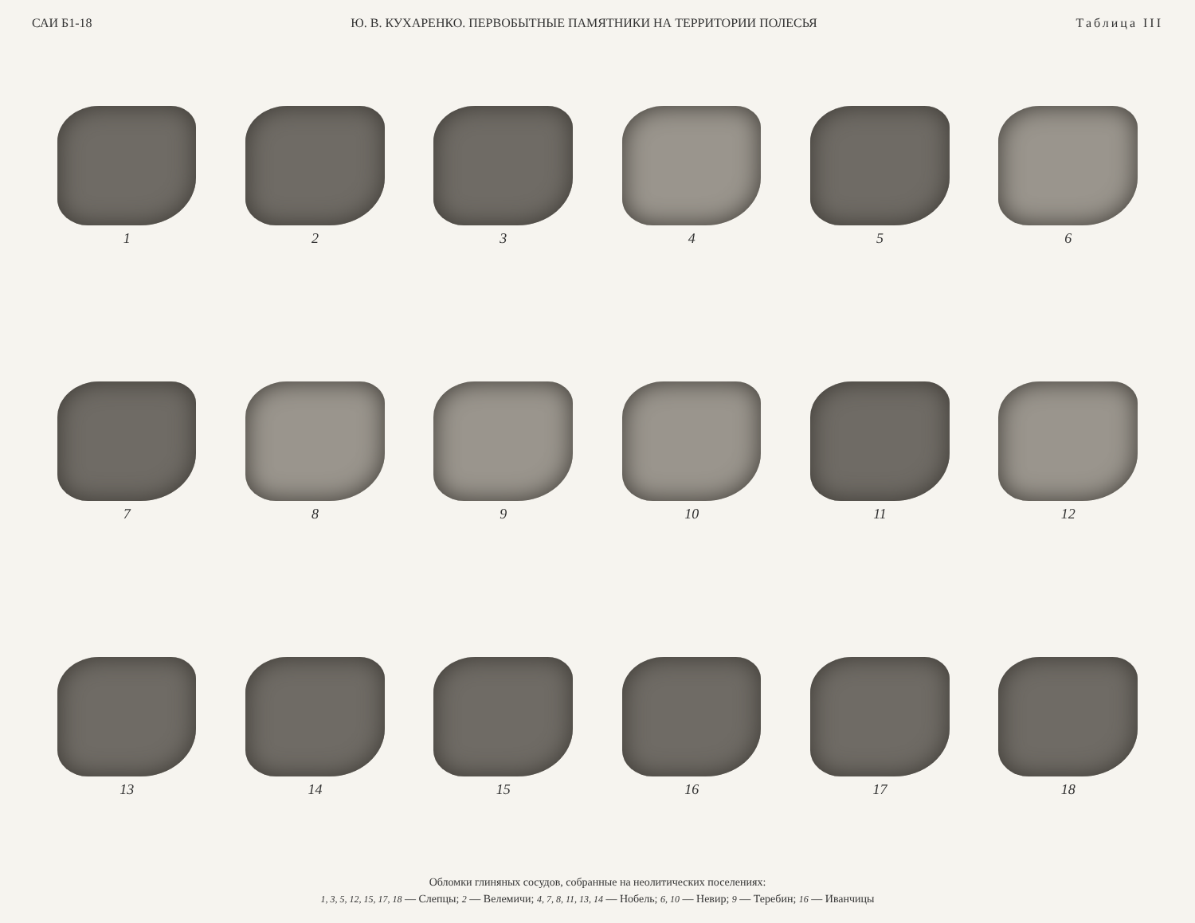САИ Б1-18 Ю. В. КУХАРЕНКО. ПЕРВОБЫТНЫЕ ПАМЯТНИКИ НА ТЕРРИТОРИИ ПОЛЕСЬЯ Таблица III
1
2
3
4
5
6
7
8
9
10
11
12
13
14
15
16
17
18
Обломки глиняных сосудов, собранные на неолитических поселениях:
1, 3, 5, 12, 15, 17, 18 — Слепцы; 2 — Велемичи; 4, 7, 8, 11, 13, 14 — Нобель; 6, 10 — Невир; 9 — Теребин; 16 — Иванчицы